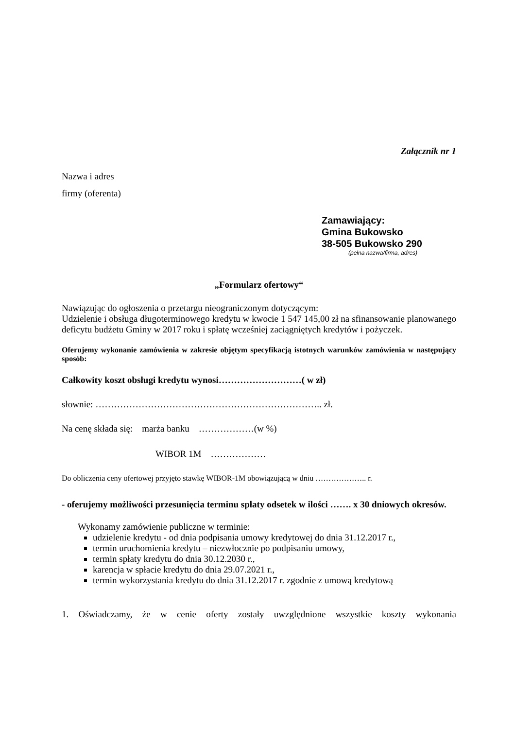Załącznik nr 1
Nazwa i adres
firmy (oferenta)
Zamawiający:
Gmina Bukowsko
38-505 Bukowsko 290
(pełna nazwa/firma, adres)
„Formularz ofertowy“
Nawiązując do ogłoszenia o przetargu nieograniczonym dotyczącym:
Udzielenie i obsługa długoterminowego kredytu w kwocie 1 547 145,00 zł na sfinansowanie planowanego deficytu budżetu Gminy w 2017 roku i spłatę wcześniej zaciągniętych kredytów i pożyczek.
Oferujemy wykonanie zamówienia w zakresie objętym specyfikacją istotnych warunków zamówienia w następujący sposób:
Całkowity koszt obsługi kredytu wynosi………………………( w zł)
słownie: ……………………………………………………………….. zł.
Na cenę składa się: marża banku ………………(w %)
WIBOR 1M ………………
Do obliczenia ceny ofertowej przyjęto stawkę WIBOR-1M obowiązującą w dniu ……………….. r.
- oferujemy możliwości przesunięcia terminu spłaty odsetek w ilości ……. x 30 dniowych okresów.
Wykonamy zamówienie publiczne w terminie:
udzielenie kredytu - od dnia podpisania umowy kredytowej do dnia 31.12.2017 r.,
termin uruchomienia kredytu – niezwłocznie po podpisaniu umowy,
termin spłaty kredytu do dnia 30.12.2030 r.,
karencja w spłacie kredytu do dnia 29.07.2021 r.,
termin wykorzystania kredytu do dnia 31.12.2017 r. zgodnie z umową kredytową
1. Oświadczamy, że w cenie oferty zostały uwzględnione wszystkie koszty wykonania